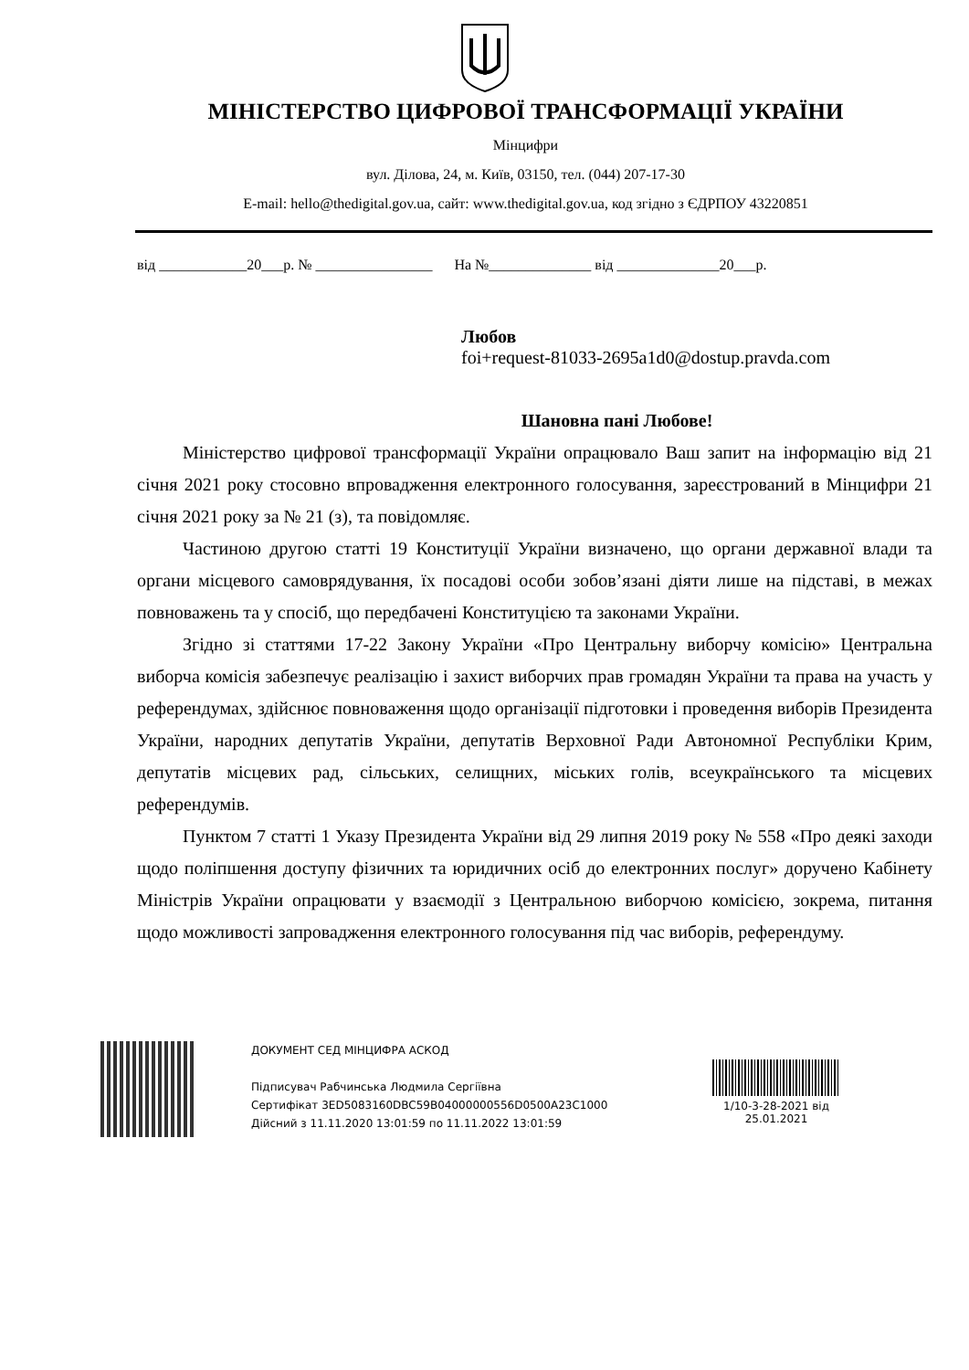МІНІСТЕРСТВО ЦИФРОВОЇ ТРАНСФОРМАЦІЇ УКРАЇНИ
Мінцифри
вул. Ділова, 24, м. Київ, 03150, тел. (044) 207-17-30
E-mail: hello@thedigital.gov.ua, сайт: www.thedigital.gov.ua, код згідно з ЄДРПОУ 43220851
від ____________20___р. № ________________ На №______________ від ______________20___р.
Любов
foi+request-81033-2695a1d0@dostup.pravda.com
Шановна пані Любове!
Міністерство цифрової трансформації України опрацювало Ваш запит на інформацію від 21 січня 2021 року стосовно впровадження електронного голосування, зареєстрований в Мінцифри 21 січня 2021 року за № 21 (з), та повідомляє.
Частиною другою статті 19 Конституції України визначено, що органи державної влади та органи місцевого самоврядування, їх посадові особи зобов’язані діяти лише на підставі, в межах повноважень та у спосіб, що передбачені Конституцією та законами України.
Згідно зі статтями 17-22 Закону України «Про Центральну виборчу комісію» Центральна виборча комісія забезпечує реалізацію і захист виборчих прав громадян України та права на участь у референдумах, здійснює повноваження щодо організації підготовки і проведення виборів Президента України, народних депутатів України, депутатів Верховної Ради Автономної Республіки Крим, депутатів місцевих рад, сільських, селищних, міських голів, всеукраїнського та місцевих референдумів.
Пунктом 7 статті 1 Указу Президента України від 29 липня 2019 року № 558 «Про деякі заходи щодо поліпшення доступу фізичних та юридичних осіб до електронних послуг» доручено Кабінету Міністрів України опрацювати у взаємодії з Центральною виборчою комісією, зокрема, питання щодо можливості запровадження електронного голосування під час виборів, референдуму.
ДОКУМЕНТ СЕД МІНЦИФРА АСКОД
Підписувач Рабчинська Людмила Сергіївна
Сертифікат 3ED5083160DBC59B04000000556D0500A23C1000
Дійсний з 11.11.2020 13:01:59 по 11.11.2022 13:01:59
1/10-3-28-2021 від
25.01.2021